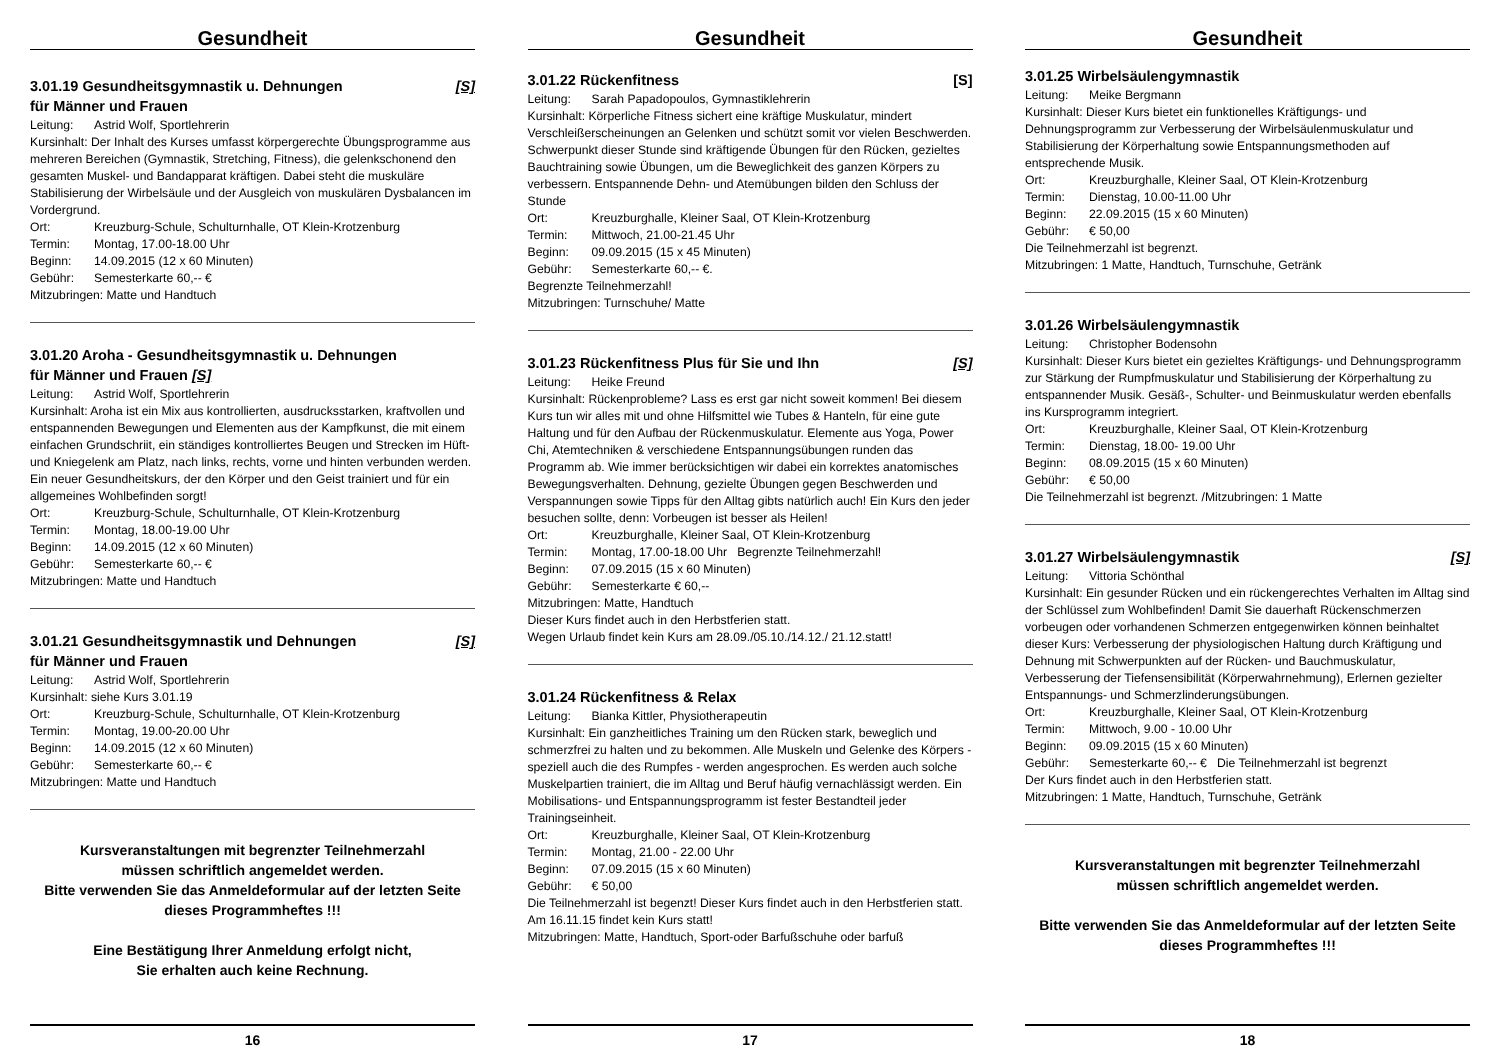Gesundheit
3.01.19 Gesundheitsgymnastik u. Dehnungen
für Männer und Frauen [S]
Leitung: Astrid Wolf, Sportlehrerin
Kursinhalt: Der Inhalt des Kurses umfasst körpergerechte Übungsprogramme aus mehreren Bereichen (Gymnastik, Stretching, Fitness), die gelenkschonend den gesamten Muskel- und Bandapparat kräftigen. Dabei steht die muskuläre Stabilisierung der Wirbelsäule und der Ausgleich von muskulären Dysbalancen im Vordergrund.
Ort: Kreuzburg-Schule, Schulturnhalle, OT Klein-Krotzenburg
Termin: Montag, 17.00-18.00 Uhr
Beginn: 14.09.2015 (12 x 60 Minuten)
Gebühr: Semesterkarte 60,-- €
Mitzubringen: Matte und Handtuch
3.01.20 Aroha - Gesundheitsgymnastik u. Dehnungen
für Männer und Frauen [S]
Leitung: Astrid Wolf, Sportlehrerin
Kursinhalt: Aroha ist ein Mix aus kontrollierten, ausdrucksstarken, kraftvollen und entspannenden Bewegungen und Elementen aus der Kampfkunst, die mit einem einfachen Grundschriit, ein ständiges kontrolliertes Beugen und Strecken im Hüft- und Kniegelenk am Platz, nach links, rechts, vorne und hinten verbunden werden. Ein neuer Gesundheitskurs, der den Körper und den Geist trainiert und für ein allgemeines Wohlbefinden sorgt!
Ort: Kreuzburg-Schule, Schulturnhalle, OT Klein-Krotzenburg
Termin: Montag, 18.00-19.00 Uhr
Beginn: 14.09.2015 (12 x 60 Minuten)
Gebühr: Semesterkarte 60,-- €
Mitzubringen: Matte und Handtuch
3.01.21 Gesundheitsgymnastik und Dehnungen
für Männer und Frauen [S]
Leitung: Astrid Wolf, Sportlehrerin
Kursinhalt: siehe Kurs 3.01.19
Ort: Kreuzburg-Schule, Schulturnhalle, OT Klein-Krotzenburg
Termin: Montag, 19.00-20.00 Uhr
Beginn: 14.09.2015 (12 x 60 Minuten)
Gebühr: Semesterkarte 60,-- €
Mitzubringen: Matte und Handtuch
Kursveranstaltungen mit begrenzter Teilnehmerzahl
müssen schriftlich angemeldet werden.
Bitte verwenden Sie das Anmeldeformular auf der letzten Seite dieses Programmheftes !!!
Eine Bestätigung Ihrer Anmeldung erfolgt nicht,
Sie erhalten auch keine Rechnung.
16
Gesundheit
3.01.22 Rückenfitness [S]
Leitung: Sarah Papadopoulos, Gymnastiklehrerin
Kursinhalt: Körperliche Fitness sichert eine kräftige Muskulatur, mindert Verschleißerscheinungen an Gelenken und schützt somit vor vielen Beschwerden. Schwerpunkt dieser Stunde sind kräftigende Übungen für den Rücken, gezieltes Bauchtraining sowie Übungen, um die Beweglichkeit des ganzen Körpers zu verbessern. Entspannende Dehn- und Atemübungen bilden den Schluss der Stunde
Ort: Kreuzburghalle, Kleiner Saal, OT Klein-Krotzenburg
Termin: Mittwoch, 21.00-21.45 Uhr
Beginn: 09.09.2015 (15 x 45 Minuten)
Gebühr: Semesterkarte 60,-- €.
Begrenzte Teilnehmerzahl!
Mitzubringen: Turnschuhe/ Matte
3.01.23 Rückenfitness Plus für Sie und Ihn [S]
Leitung: Heike Freund
Kursinhalt: Rückenprobleme? Lass es erst gar nicht soweit kommen! Bei diesem Kurs tun wir alles mit und ohne Hilfsmittel wie Tubes & Hanteln, für eine gute Haltung und für den Aufbau der Rückenmuskulatur. Elemente aus Yoga, Power Chi, Atemtechniken & verschiedene Entspannungsübungen runden das Programm ab. Wie immer berücksichtigen wir dabei ein korrektes anatomisches Bewegungsverhalten. Dehnung, gezielte Übungen gegen Beschwerden und Verspannungen sowie Tipps für den Alltag gibts natürlich auch! Ein Kurs den jeder besuchen sollte, denn: Vorbeugen ist besser als Heilen!
Ort: Kreuzburghalle, Kleiner Saal, OT Klein-Krotzenburg
Termin: Montag, 17.00-18.00 Uhr Begrenzte Teilnehmerzahl!
Beginn: 07.09.2015 (15 x 60 Minuten)
Gebühr: Semesterkarte € 60,--
Mitzubringen: Matte, Handtuch
Dieser Kurs findet auch in den Herbstferien statt.
Wegen Urlaub findet kein Kurs am 28.09./05.10./14.12./ 21.12.statt!
3.01.24 Rückenfitness & Relax
Leitung: Bianka Kittler, Physiotherapeutin
Kursinhalt: Ein ganzheitliches Training um den Rücken stark, beweglich und schmerzfrei zu halten und zu bekommen. Alle Muskeln und Gelenke des Körpers - speziell auch die des Rumpfes - werden angesprochen. Es werden auch solche Muskelpartien trainiert, die im Alltag und Beruf häufig vernachlässigt werden. Ein Mobilisations- und Entspannungsprogramm ist fester Bestandteil jeder Trainingseinheit.
Ort: Kreuzburghalle, Kleiner Saal, OT Klein-Krotzenburg
Termin: Montag, 21.00 - 22.00 Uhr
Beginn: 07.09.2015 (15 x 60 Minuten)
Gebühr: € 50,00
Die Teilnehmerzahl ist begenzt! Dieser Kurs findet auch in den Herbstferien statt. Am 16.11.15 findet kein Kurs statt!
Mitzubringen: Matte, Handtuch, Sport-oder Barfußschuhe oder barfuß
17
Gesundheit
3.01.25 Wirbelsäulengymnastik
Leitung: Meike Bergmann
Kursinhalt: Dieser Kurs bietet ein funktionelles Kräftigungs- und Dehnungsprogramm zur Verbesserung der Wirbelsäulenmuskulatur und Stabilisierung der Körperhaltung sowie Entspannungsmethoden auf entsprechende Musik.
Ort: Kreuzburghalle, Kleiner Saal, OT Klein-Krotzenburg
Termin: Dienstag, 10.00-11.00 Uhr
Beginn: 22.09.2015 (15 x 60 Minuten)
Gebühr: € 50,00
Die Teilnehmerzahl ist begrenzt.
Mitzubringen: 1 Matte, Handtuch, Turnschuhe, Getränk
3.01.26 Wirbelsäulengymnastik
Leitung: Christopher Bodensohn
Kursinhalt: Dieser Kurs bietet ein gezieltes Kräftigungs- und Dehnungsprogramm zur Stärkung der Rumpfmuskulatur und Stabilisierung der Körperhaltung zu entspannender Musik. Gesäß-, Schulter- und Beinmuskulatur werden ebenfalls ins Kursprogramm integriert.
Ort: Kreuzburghalle, Kleiner Saal, OT Klein-Krotzenburg
Termin: Dienstag, 18.00- 19.00 Uhr
Beginn: 08.09.2015 (15 x 60 Minuten)
Gebühr: € 50,00
Die Teilnehmerzahl ist begrenzt. /Mitzubringen: 1 Matte
3.01.27 Wirbelsäulengymnastik [S]
Leitung: Vittoria Schönthal
Kursinhalt: Ein gesunder Rücken und ein rückengerechtes Verhalten im Alltag sind der Schlüssel zum Wohlbefinden! Damit Sie dauerhaft Rückenschmerzen vorbeugen oder vorhandenen Schmerzen entgegenwirken können beinhaltet dieser Kurs: Verbesserung der physiologischen Haltung durch Kräftigung und Dehnung mit Schwerpunkten auf der Rücken- und Bauchmuskulatur, Verbesserung der Tiefensensibilität (Körperwahrnehmung), Erlernen gezielter Entspannungs- und Schmerzlinderungsübungen.
Ort: Kreuzburghalle, Kleiner Saal, OT Klein-Krotzenburg
Termin: Mittwoch, 9.00 - 10.00 Uhr
Beginn: 09.09.2015 (15 x 60 Minuten)
Gebühr: Semesterkarte 60,-- € Die Teilnehmerzahl ist begrenzt
Der Kurs findet auch in den Herbstferien statt.
Mitzubringen: 1 Matte, Handtuch, Turnschuhe, Getränk
Kursveranstaltungen mit begrenzter Teilnehmerzahl
müssen schriftlich angemeldet werden.
Bitte verwenden Sie das Anmeldeformular auf der letzten Seite dieses Programmheftes !!!
18